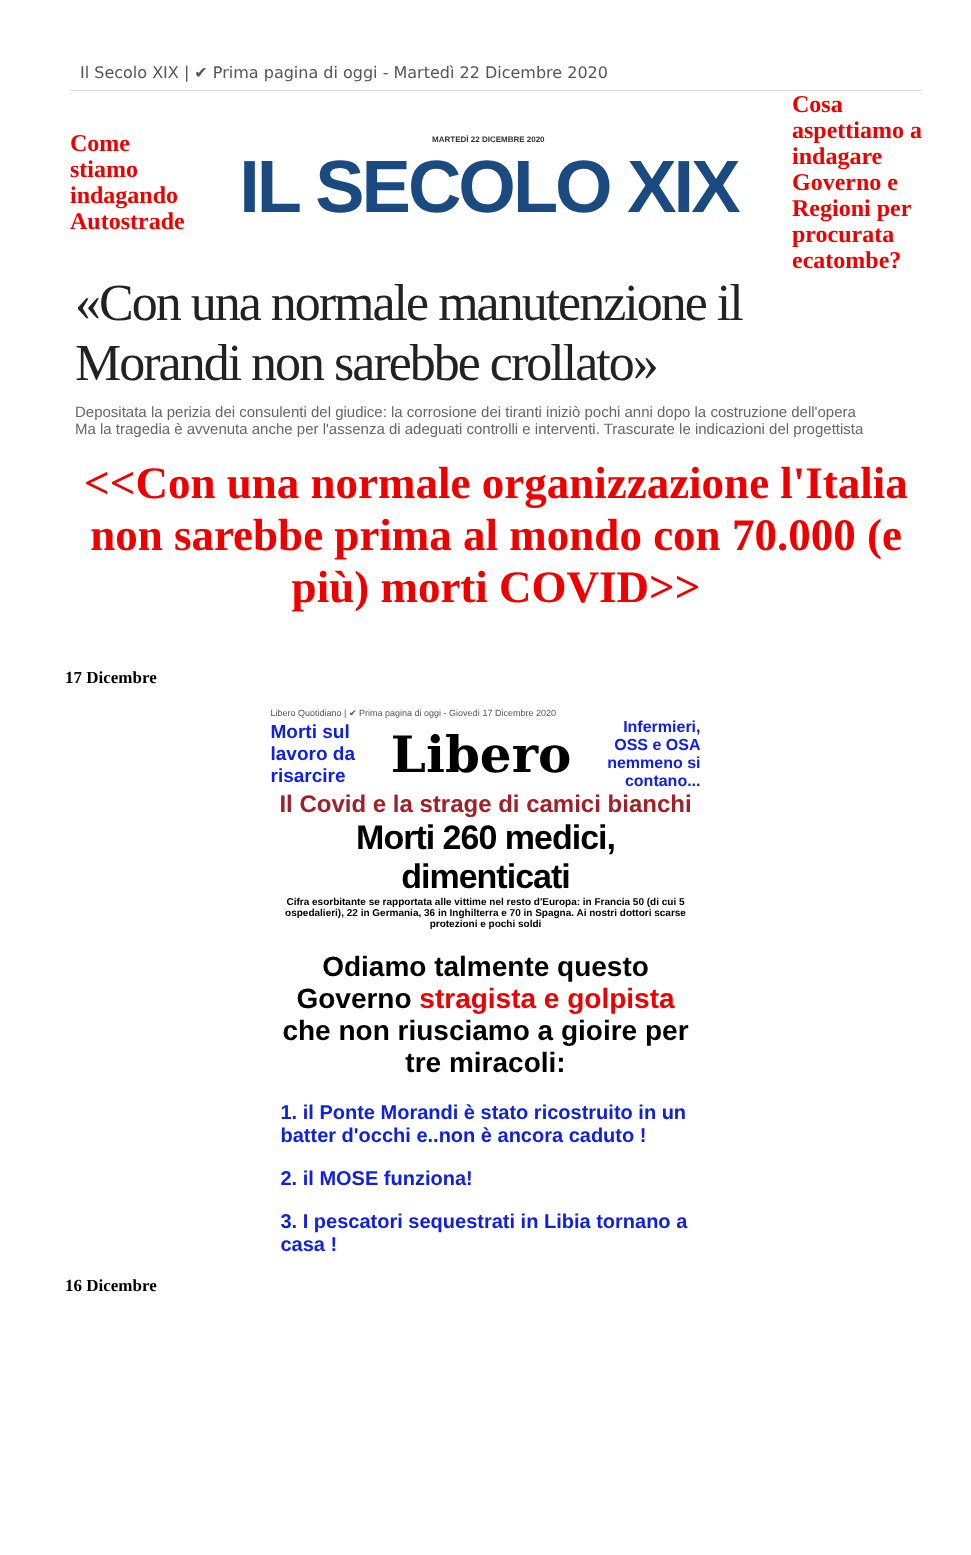Il Secolo XIX | ✔ Prima pagina di oggi - Martedì 22 Dicembre 2020
Come
stiamo
indagando
Autostrade
MARTEDÌ 22 DICEMBRE 2020
IL SECOLO XIX
Cosa
aspettiamo a
indagare
Governo e
Regioni per
procurata
ecatombe?
«Con una normale manutenzione il Morandi non sarebbe crollato»
Depositata la perizia dei consulenti del giudice: la corrosione dei tiranti iniziò pochi anni dopo la costruzione dell'opera
Ma la tragedia è avvenuta anche per l'assenza di adeguati controlli e interventi. Trascurate le indicazioni del progettista
<<Con una normale organizzazione l'Italia non sarebbe prima al mondo con 70.000 (e più) morti COVID>>
17 Dicembre
Libero Quotidiano | ✔ Prima pagina di oggi - Giovedì 17 Dicembre 2020
Morti sul
lavoro da
risarcire
Libero
Infermieri,
OSS e OSA
nemmeno si
contano...
Il Covid e la strage di camici bianchi
Morti 260 medici, dimenticati
Cifra esorbitante se rapportata alle vittime nel resto d'Europa: in Francia 50 (di cui 5 ospedalieri), 22 in Germania, 36 in Inghilterra e 70 in Spagna. Ai nostri dottori scarse protezioni e pochi soldi
Odiamo talmente questo Governo stragista e golpista che non riusciamo a gioire per tre miracoli:
1. il Ponte Morandi è stato ricostruito in un batter d'occhi e..non è ancora caduto !
2. il MOSE funziona!
3. I pescatori sequestrati in Libia tornano a casa !
16 Dicembre